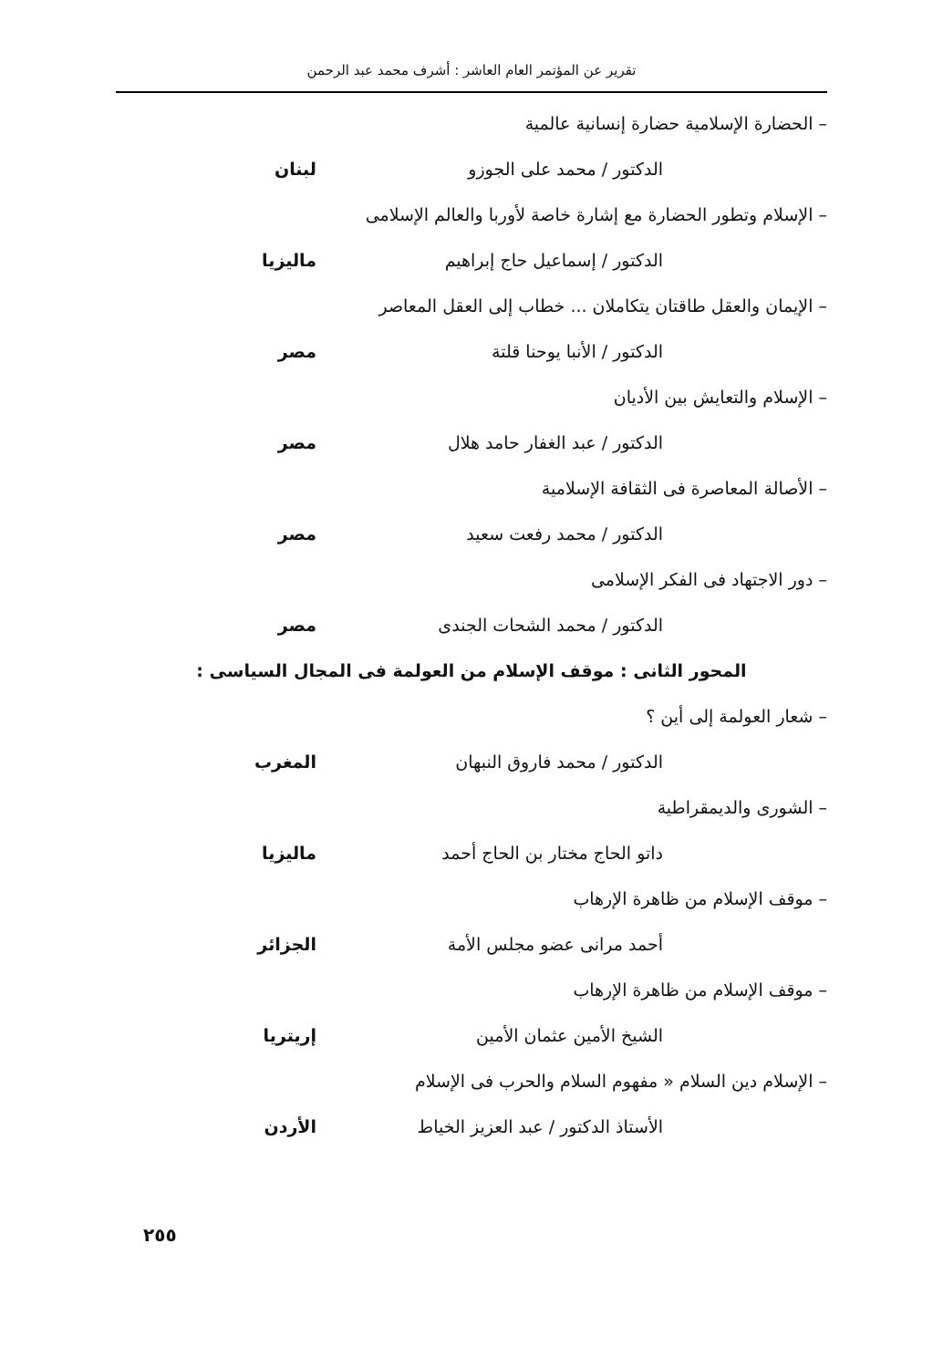تقرير عن المؤتمر العام العاشر : أشرف محمد عبد الرحمن
– الحضارة الإسلامية حضارة إنسانية عالمية
الدكتور / محمد على الجوزو لبنان
– الإسلام وتطور الحضارة مع إشارة خاصة لأوربا والعالم الإسلامى
الدكتور / إسماعيل حاج إبراهيم ماليزيا
– الإيمان والعقل طاقتان يتكاملان ... خطاب إلى العقل المعاصر
الدكتور / الأنبا يوحنا قلتة مصر
– الإسلام والتعايش بين الأديان
الدكتور / عبد الغفار حامد هلال مصر
– الأصالة المعاصرة فى الثقافة الإسلامية
الدكتور / محمد رفعت سعيد مصر
– دور الاجتهاد فى الفكر الإسلامى
الدكتور / محمد الشحات الجندى مصر
المحور الثانى : موقف الإسلام من العولمة فى المجال السياسى :
– شعار العولمة إلى أين ؟
الدكتور / محمد فاروق النبهان المغرب
– الشورى والديمقراطية
داتو الحاج مختار بن الحاج أحمد ماليزيا
– موقف الإسلام من ظاهرة الإرهاب
أحمد مرانى عضو مجلس الأمة الجزائر
– موقف الإسلام من ظاهرة الإرهاب
الشيخ الأمين عثمان الأمين إريتريا
– الإسلام دين السلام « مفهوم السلام والحرب فى الإسلام
الأستاذ الدكتور / عبد العزيز الخياط الأردن
٢٥٥